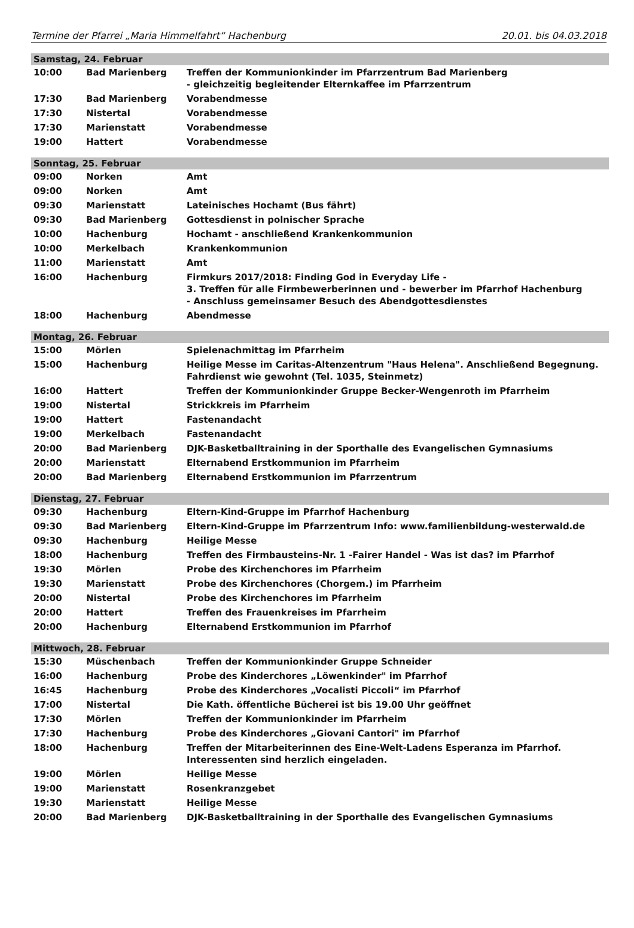Termine der Pfarrei „Maria Himmelfahrt“ Hachenburg 20.01. bis 04.03.2018
| Samstag, 24. Februar | | |
| 10:00 | Bad Marienberg | Treffen der Kommunionkinder im Pfarrzentrum Bad Marienberg - gleichzeitig begleitender Elternkaffee im Pfarrzentrum |
| 17:30 | Bad Marienberg | Vorabendmesse |
| 17:30 | Nistertal | Vorabendmesse |
| 17:30 | Marienstatt | Vorabendmesse |
| 19:00 | Hattert | Vorabendmesse |
| Sonntag, 25. Februar | | |
| 09:00 | Norken | Amt |
| 09:00 | Norken | Amt |
| 09:30 | Marienstatt | Lateinisches Hochamt (Bus fährt) |
| 09:30 | Bad Marienberg | Gottesdienst in polnischer Sprache |
| 10:00 | Hachenburg | Hochamt - anschließend Krankenkommunion |
| 10:00 | Merkelbach | Krankenkommunion |
| 11:00 | Marienstatt | Amt |
| 16:00 | Hachenburg | Firmkurs 2017/2018: Finding God in Everyday Life - 3. Treffen für alle Firmbewerberinnen und - bewerber im Pfarrhof Hachenburg - Anschluss gemeinsamer Besuch des Abendgottesdienstes |
| 18:00 | Hachenburg | Abendmesse |
| Montag, 26. Februar | | |
| 15:00 | Mörlen | Spielenachmittag im Pfarrheim |
| 15:00 | Hachenburg | Heilige Messe im Caritas-Altenzentrum "Haus Helena". Anschließend Begegnung. Fahrdienst wie gewohnt (Tel. 1035, Steinmetz) |
| 16:00 | Hattert | Treffen der Kommunionkinder Gruppe Becker-Wengenroth im Pfarrheim |
| 19:00 | Nistertal | Strickkreis im Pfarrheim |
| 19:00 | Hattert | Fastenandacht |
| 19:00 | Merkelbach | Fastenandacht |
| 20:00 | Bad Marienberg | DJK-Basketballtraining in der Sporthalle des Evangelischen Gymnasiums |
| 20:00 | Marienstatt | Elternabend Erstkommunion im Pfarrheim |
| 20:00 | Bad Marienberg | Elternabend Erstkommunion im Pfarrzentrum |
| Dienstag, 27. Februar | | |
| 09:30 | Hachenburg | Eltern-Kind-Gruppe im Pfarrhof Hachenburg |
| 09:30 | Bad Marienberg | Eltern-Kind-Gruppe im Pfarrzentrum Info: www.familienbildung-westerwald.de |
| 09:30 | Hachenburg | Heilige Messe |
| 18:00 | Hachenburg | Treffen des Firmbausteins-Nr. 1 -Fairer Handel - Was ist das? im Pfarrhof |
| 19:30 | Mörlen | Probe des Kirchenchores im Pfarrheim |
| 19:30 | Marienstatt | Probe des Kirchenchores (Chorgem.) im Pfarrheim |
| 20:00 | Nistertal | Probe des Kirchenchores im Pfarrheim |
| 20:00 | Hattert | Treffen des Frauenkreises im Pfarrheim |
| 20:00 | Hachenburg | Elternabend Erstkommunion im Pfarrhof |
| Mittwoch, 28. Februar | | |
| 15:30 | Müschenbach | Treffen der Kommunionkinder Gruppe Schneider |
| 16:00 | Hachenburg | Probe des Kinderchores „Löwenkinder" im Pfarrhof |
| 16:45 | Hachenburg | Probe des Kinderchores „Vocalisti Piccoli“ im Pfarrhof |
| 17:00 | Nistertal | Die Kath. öffentliche Bücherei ist bis 19.00 Uhr geöffnet |
| 17:30 | Mörlen | Treffen der Kommunionkinder im Pfarrheim |
| 17:30 | Hachenburg | Probe des Kinderchores „Giovani Cantori" im Pfarrhof |
| 18:00 | Hachenburg | Treffen der Mitarbeiterinnen des Eine-Welt-Ladens Esperanza im Pfarrhof. Interessenten sind herzlich eingeladen. |
| 19:00 | Mörlen | Heilige Messe |
| 19:00 | Marienstatt | Rosenkranzgebet |
| 19:30 | Marienstatt | Heilige Messe |
| 20:00 | Bad Marienberg | DJK-Basketballtraining in der Sporthalle des Evangelischen Gymnasiums |